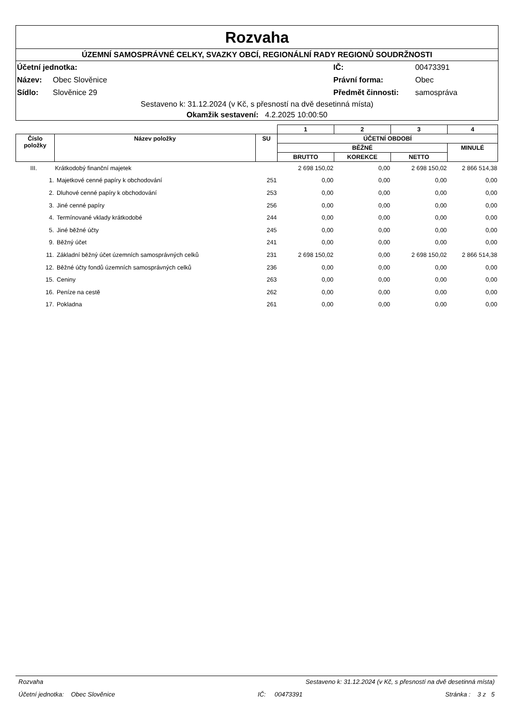Rozvaha
ÚZEMNÍ SAMOSPRÁVNÉ CELKY, SVAZKY OBCÍ, REGIONÁLNÍ RADY REGIONŮ SOUDRŽNOSTI
| Účetní jednotka: | | IČ: | 00473391 |
| Název: | Obec Slověnice | Právní forma: | Obec |
| Sídlo: | Slověnice 29 | Předmět činnosti: | samospráva |
Sestaveno k: 31.12.2024 (v Kč, s přesností na dvě desetinná místa)
Okamžik sestavení: 4.2.2025 10:00:50
| | | | 1 | 2 | 3 | 4 |
| --- | --- | --- | --- | --- | --- | --- |
| Číslo položky | Název položky | SU | ÚČETNÍ OBDOBÍ | | | |
| | | | BĚŽNÉ | | | MINULÉ |
| | | | BRUTTO | KOREKCE | NETTO | |
| III. | Krátkodobý finanční majetek | | 2 698 150,02 | 0,00 | 2 698 150,02 | 2 866 514,38 |
| 1. | Majetkové cenné papíry k obchodování | 251 | 0,00 | 0,00 | 0,00 | 0,00 |
| 2. | Dluhové cenné papíry k obchodování | 253 | 0,00 | 0,00 | 0,00 | 0,00 |
| 3. | Jiné cenné papíry | 256 | 0,00 | 0,00 | 0,00 | 0,00 |
| 4. | Termínované vklady krátkodobé | 244 | 0,00 | 0,00 | 0,00 | 0,00 |
| 5. | Jiné běžné účty | 245 | 0,00 | 0,00 | 0,00 | 0,00 |
| 9. | Běžný účet | 241 | 0,00 | 0,00 | 0,00 | 0,00 |
| 11. | Základní běžný účet územních samosprávných celků | 231 | 2 698 150,02 | 0,00 | 2 698 150,02 | 2 866 514,38 |
| 12. | Běžné účty fondů územních samosprávných celků | 236 | 0,00 | 0,00 | 0,00 | 0,00 |
| 15. | Ceniny | 263 | 0,00 | 0,00 | 0,00 | 0,00 |
| 16. | Peníze na cestě | 262 | 0,00 | 0,00 | 0,00 | 0,00 |
| 17. | Pokladna | 261 | 0,00 | 0,00 | 0,00 | 0,00 |
Rozvaha Sestaveno k: 31.12.2024 (v Kč, s přesností na dvě desetinná místa)
Účetní jednotka: Obec Slověnice IČ: 00473391 Stránka : 3 z 5